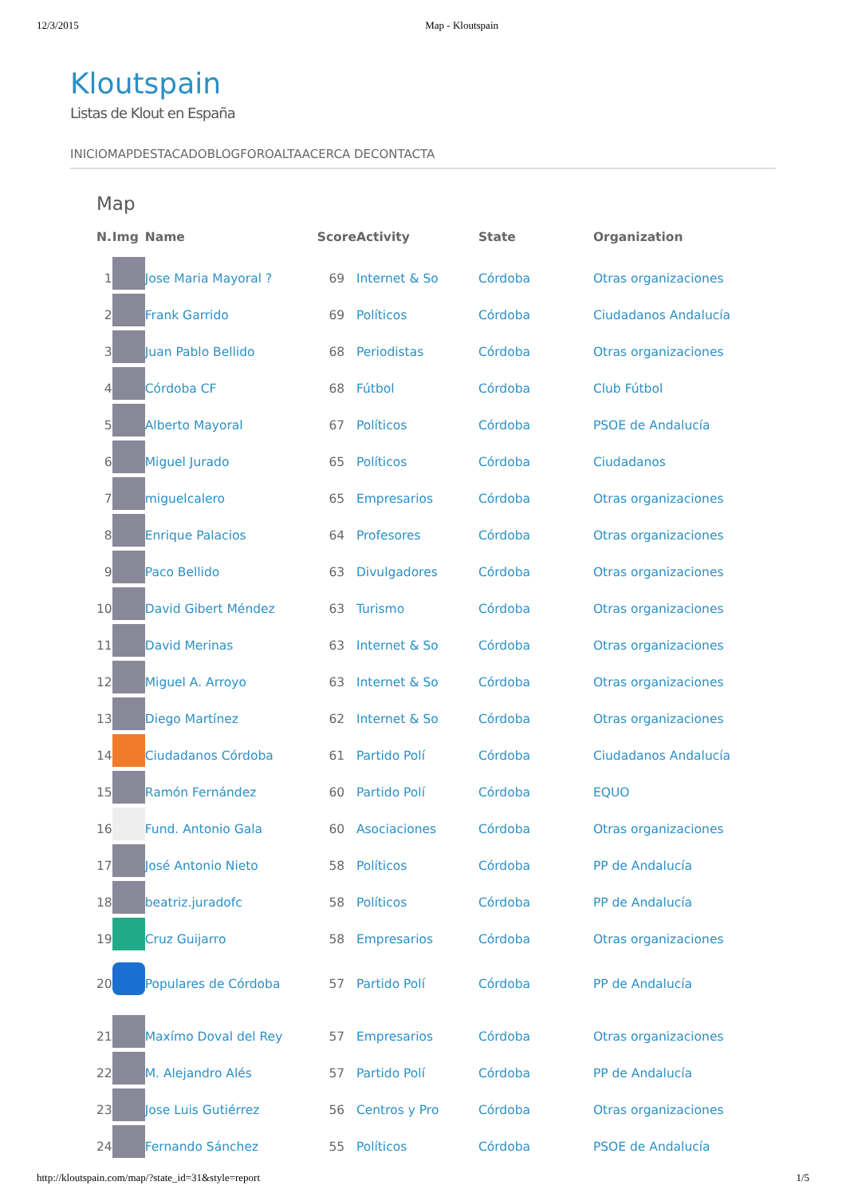12/3/2015 Map - Kloutspain
Kloutspain
Listas de Klout en España
INICIOMAPDESTACADOBLOGFOROALTAACERCA DECONTACTA
Map
| N. | Img | Name | Score | Activity | State | Organization |
| --- | --- | --- | --- | --- | --- | --- |
| 1 | | Jose Maria Mayoral ? | 69 | Internet & So | Córdoba | Otras organizaciones |
| 2 | | Frank Garrido | 69 | Políticos | Córdoba | Ciudadanos Andalucía |
| 3 | | Juan Pablo Bellido | 68 | Periodistas | Córdoba | Otras organizaciones |
| 4 | | Córdoba CF | 68 | Fútbol | Córdoba | Club Fútbol |
| 5 | | Alberto Mayoral | 67 | Políticos | Córdoba | PSOE de Andalucía |
| 6 | | Miguel Jurado | 65 | Políticos | Córdoba | Ciudadanos |
| 7 | | miguelcalero | 65 | Empresarios | Córdoba | Otras organizaciones |
| 8 | | Enrique Palacios | 64 | Profesores | Córdoba | Otras organizaciones |
| 9 | | Paco Bellido | 63 | Divulgadores | Córdoba | Otras organizaciones |
| 10 | | David Gibert Méndez | 63 | Turismo | Córdoba | Otras organizaciones |
| 11 | | David Merinas | 63 | Internet & So | Córdoba | Otras organizaciones |
| 12 | | Miguel A. Arroyo | 63 | Internet & So | Córdoba | Otras organizaciones |
| 13 | | Diego Martínez | 62 | Internet & So | Córdoba | Otras organizaciones |
| 14 | | Ciudadanos Córdoba | 61 | Partido Polí | Córdoba | Ciudadanos Andalucía |
| 15 | | Ramón Fernández | 60 | Partido Polí | Córdoba | EQUO |
| 16 | | Fund. Antonio Gala | 60 | Asociaciones | Córdoba | Otras organizaciones |
| 17 | | José Antonio Nieto | 58 | Políticos | Córdoba | PP de Andalucía |
| 18 | | beatriz.juradofc | 58 | Políticos | Córdoba | PP de Andalucía |
| 19 | | Cruz Guijarro | 58 | Empresarios | Córdoba | Otras organizaciones |
| 20 | | Populares de Córdoba | 57 | Partido Polí | Córdoba | PP de Andalucía |
| 21 | | Maxímo Doval del Rey | 57 | Empresarios | Córdoba | Otras organizaciones |
| 22 | | M. Alejandro Alés | 57 | Partido Polí | Córdoba | PP de Andalucía |
| 23 | | Jose Luis Gutiérrez | 56 | Centros y Pro | Córdoba | Otras organizaciones |
| 24 | | Fernando Sánchez | 55 | Políticos | Córdoba | PSOE de Andalucía |
http://kloutspain.com/map/?state_id=31&style=report 1/5